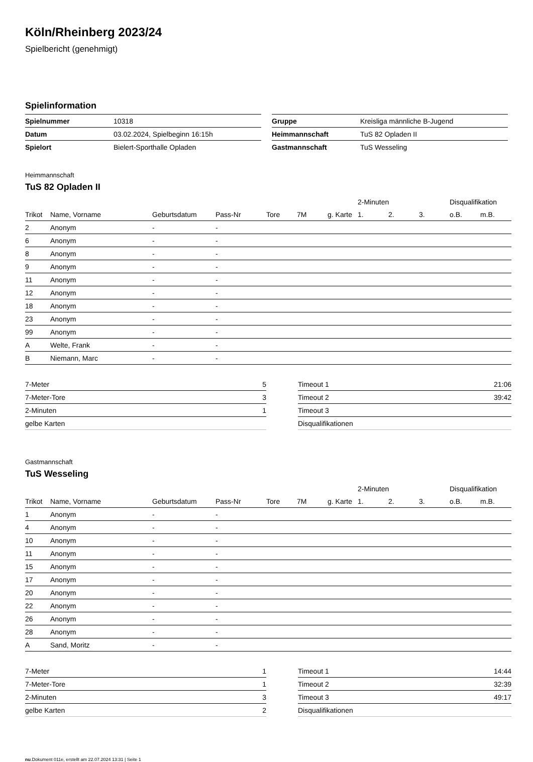Köln/Rheinberg 2023/24
Spielbericht (genehmigt)
Spielinformation
| Spielnummer | 10318 |
| Datum | 03.02.2024, Spielbeginn 16:15h |
| Spielort | Bielert-Sporthalle Opladen |
| Gruppe | Kreisliga männliche B-Jugend |
| Heimmannschaft | TuS 82 Opladen II |
| Gastmannschaft | TuS Wesseling |
Heimmannschaft
TuS 82 Opladen II
| | | | | | | | 2-Minuten | | | Disqualifikation | |
| --- | --- | --- | --- | --- | --- | --- | --- | --- | --- | --- | --- |
| Trikot | Name, Vorname | Geburtsdatum | Pass-Nr | Tore | 7M | g. Karte | 1. | 2. | 3. | o.B. | m.B. |
| 2 | Anonym | - | - | | | | | | | | |
| 6 | Anonym | - | - | | | | | | | | |
| 8 | Anonym | - | - | | | | | | | | |
| 9 | Anonym | - | - | | | | | | | | |
| 11 | Anonym | - | - | | | | | | | | |
| 12 | Anonym | - | - | | | | | | | | |
| 18 | Anonym | - | - | | | | | | | | |
| 23 | Anonym | - | - | | | | | | | | |
| 99 | Anonym | - | - | | | | | | | | |
| A | Welte, Frank | - | - | | | | | | | | |
| B | Niemann, Marc | - | - | | | | | | | | |
| 7-Meter | 5 |
| 7-Meter-Tore | 3 |
| 2-Minuten | 1 |
| gelbe Karten | |
| Timeout 1 | 21:06 |
| Timeout 2 | 39:42 |
| Timeout 3 | |
| Disqualifikationen | |
Gastmannschaft
TuS Wesseling
| | | | | | | | 2-Minuten | | | Disqualifikation | |
| --- | --- | --- | --- | --- | --- | --- | --- | --- | --- | --- | --- |
| Trikot | Name, Vorname | Geburtsdatum | Pass-Nr | Tore | 7M | g. Karte | 1. | 2. | 3. | o.B. | m.B. |
| 1 | Anonym | - | - | | | | | | | | |
| 4 | Anonym | - | - | | | | | | | | |
| 10 | Anonym | - | - | | | | | | | | |
| 11 | Anonym | - | - | | | | | | | | |
| 15 | Anonym | - | - | | | | | | | | |
| 17 | Anonym | - | - | | | | | | | | |
| 20 | Anonym | - | - | | | | | | | | |
| 22 | Anonym | - | - | | | | | | | | |
| 26 | Anonym | - | - | | | | | | | | |
| 28 | Anonym | - | - | | | | | | | | |
| A | Sand, Moritz | - | - | | | | | | | | |
| 7-Meter | 1 |
| 7-Meter-Tore | 1 |
| 2-Minuten | 3 |
| gelbe Karten | 2 |
| Timeout 1 | 14:44 |
| Timeout 2 | 32:39 |
| Timeout 3 | 49:17 |
| Disqualifikationen | |
nu.Dokument 011e, erstellt am 22.07.2024 13:31 | Seite 1